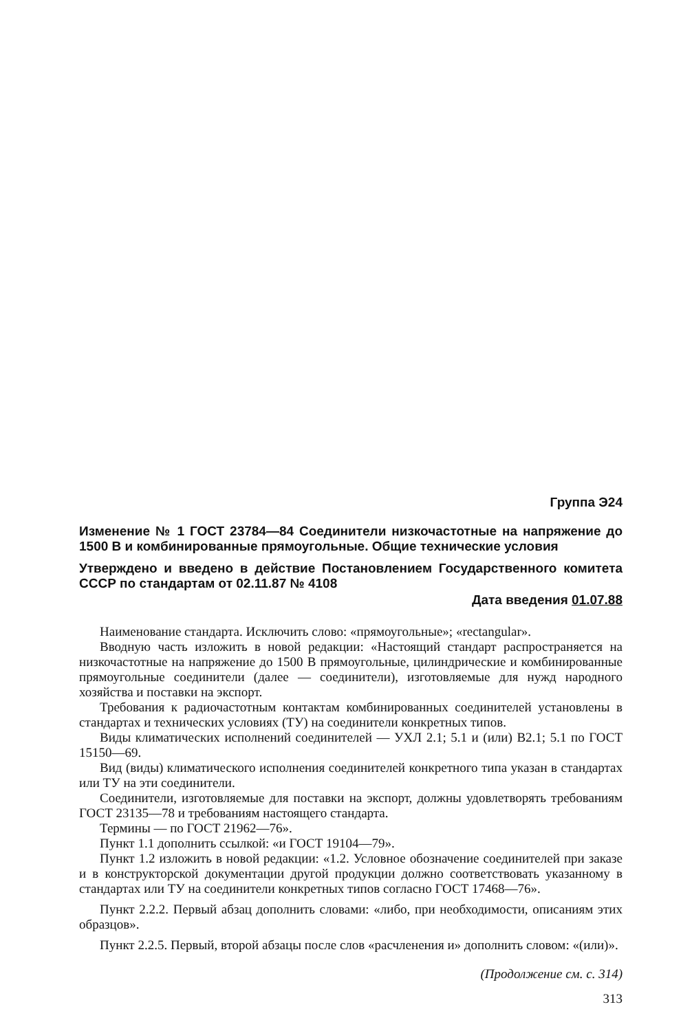Группа Э24
Изменение № 1 ГОСТ 23784—84 Соединители низкочастотные на напряжение до 1500 В и комбинированные прямоугольные. Общие технические условия
Утверждено и введено в действие Постановлением Государственного комитета СССР по стандартам от 02.11.87 № 4108
Дата введения 01.07.88
Наименование стандарта. Исключить слово: «прямоугольные»; «rectangular».
Вводную часть изложить в новой редакции: «Настоящий стандарт распространяется на низкочастотные на напряжение до 1500 В прямоугольные, цилиндрические и комбинированные прямоугольные соединители (далее — соединители), изготовляемые для нужд народного хозяйства и поставки на экспорт.
Требования к радиочастотным контактам комбинированных соединителей установлены в стандартах и технических условиях (ТУ) на соединители конкретных типов.
Виды климатических исполнений соединителей — УХЛ 2.1; 5.1 и (или) В2.1; 5.1 по ГОСТ 15150—69.
Вид (виды) климатического исполнения соединителей конкретного типа указан в стандартах или ТУ на эти соединители.
Соединители, изготовляемые для поставки на экспорт, должны удовлетворять требованиям ГОСТ 23135—78 и требованиям настоящего стандарта.
Термины — по ГОСТ 21962—76».
Пункт 1.1 дополнить ссылкой: «и ГОСТ 19104—79».
Пункт 1.2 изложить в новой редакции: «1.2. Условное обозначение соединителей при заказе и в конструкторской документации другой продукции должно соответствовать указанному в стандартах или ТУ на соединители конкретных типов согласно ГОСТ 17468—76».
Пункт 2.2.2. Первый абзац дополнить словами: «либо, при необходимости, описаниям этих образцов».
Пункт 2.2.5. Первый, второй абзацы после слов «расчленения и» дополнить словом: «(или)».
(Продолжение см. с. 314)
313